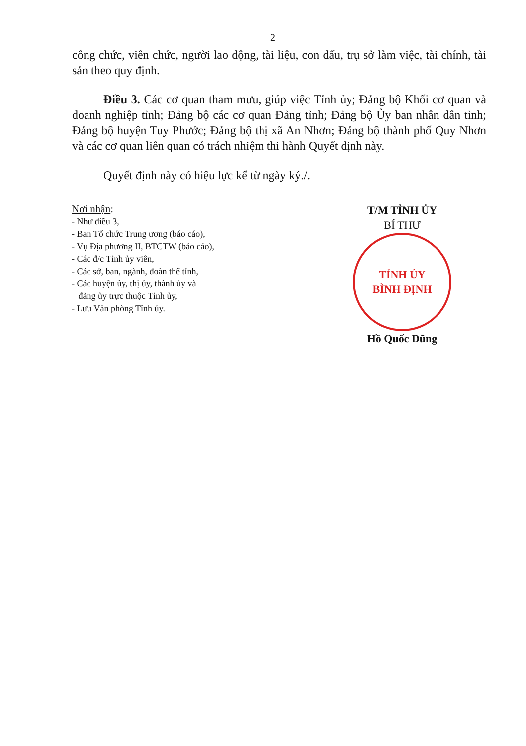2
công chức, viên chức, người lao động, tài liệu, con dấu, trụ sở làm việc, tài chính, tài sản theo quy định.
Điều 3. Các cơ quan tham mưu, giúp việc Tỉnh ủy; Đảng bộ Khối cơ quan và doanh nghiệp tỉnh; Đảng bộ các cơ quan Đảng tỉnh; Đảng bộ Ủy ban nhân dân tỉnh; Đảng bộ huyện Tuy Phước; Đảng bộ thị xã An Nhơn; Đảng bộ thành phố Quy Nhơn và các cơ quan liên quan có trách nhiệm thi hành Quyết định này.
Quyết định này có hiệu lực kể từ ngày ký./.
Nơi nhận:
- Như điều 3,
- Ban Tổ chức Trung ương (báo cáo),
- Vụ Địa phương II, BTCTW (báo cáo),
- Các đ/c Tỉnh ủy viên,
- Các sở, ban, ngành, đoàn thể tỉnh,
- Các huyện ủy, thị ủy, thành ủy và
đảng ủy trực thuộc Tỉnh ủy,
- Lưu Văn phòng Tỉnh ủy.
T/M TỈNH ỦY
BÍ THƯ
TỈNH ỦY
BÌNH ĐỊNH
Hồ Quốc Dũng